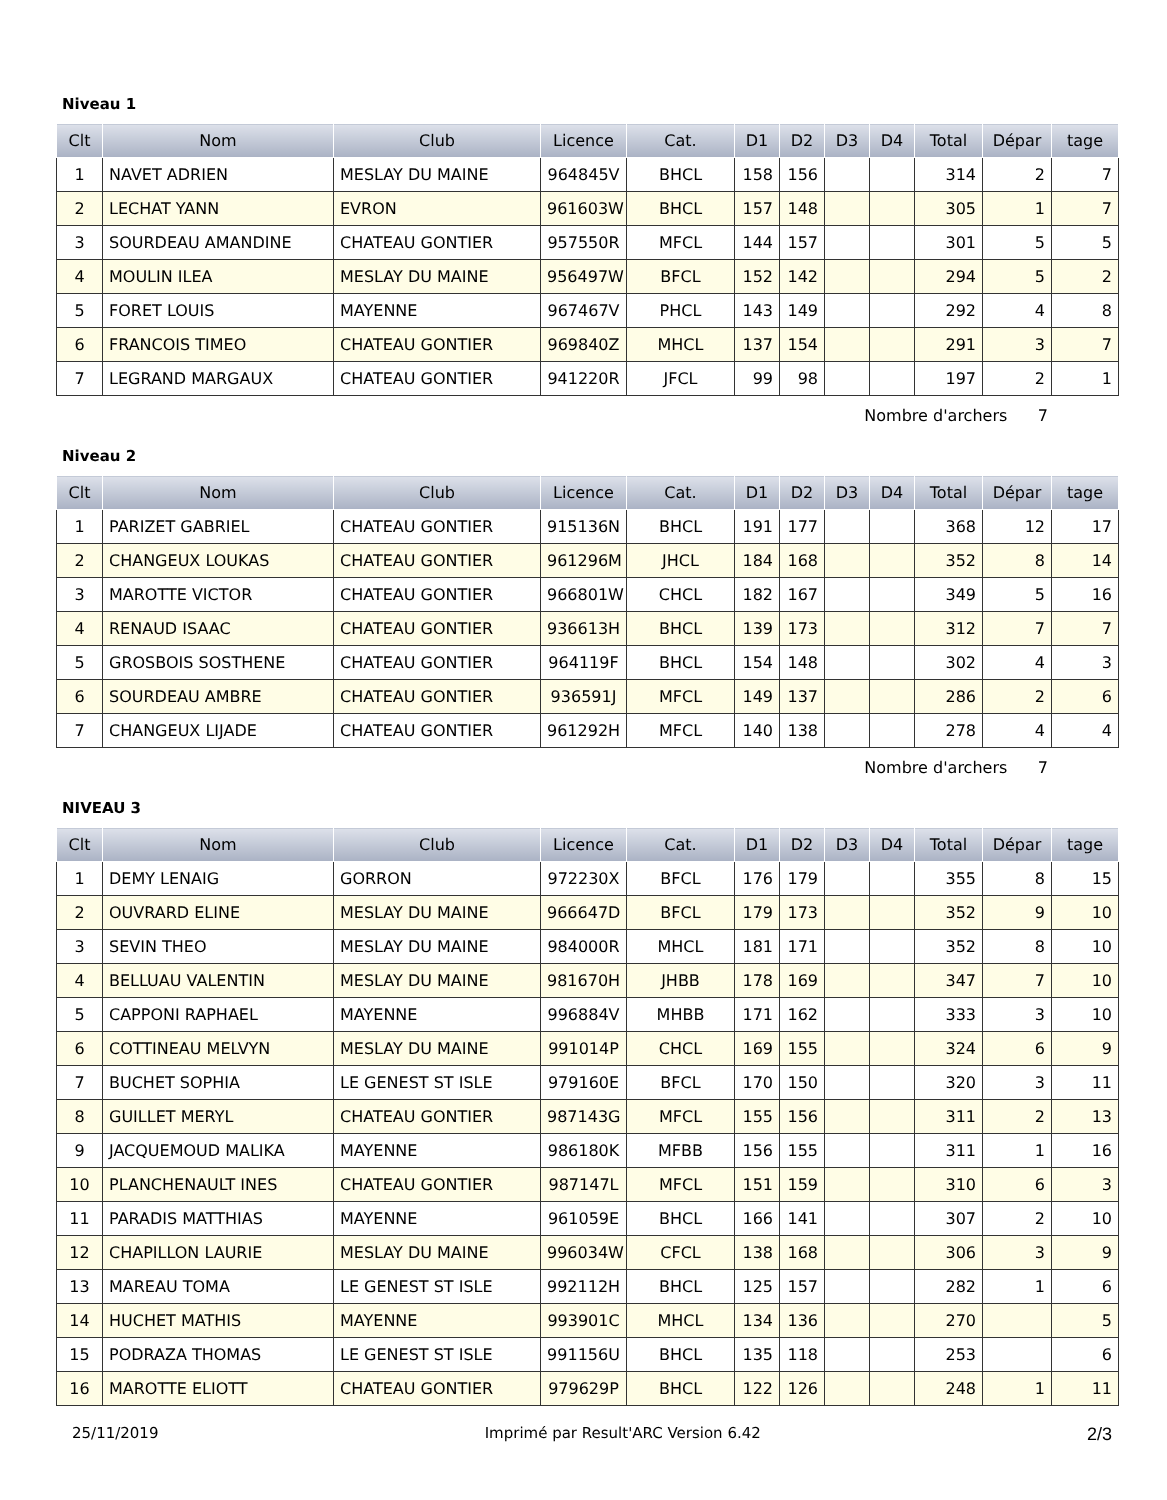Niveau 1
| Clt | Nom | Club | Licence | Cat. | D1 | D2 | D3 | D4 | Total | Dépar | tage |
| --- | --- | --- | --- | --- | --- | --- | --- | --- | --- | --- | --- |
| 1 | NAVET ADRIEN | MESLAY DU MAINE | 964845V | BHCL | 158 | 156 | | | 314 | 2 | 7 |
| 2 | LECHAT YANN | EVRON | 961603W | BHCL | 157 | 148 | | | 305 | 1 | 7 |
| 3 | SOURDEAU AMANDINE | CHATEAU GONTIER | 957550R | MFCL | 144 | 157 | | | 301 | 5 | 5 |
| 4 | MOULIN ILEA | MESLAY DU MAINE | 956497W | BFCL | 152 | 142 | | | 294 | 5 | 2 |
| 5 | FORET LOUIS | MAYENNE | 967467V | PHCL | 143 | 149 | | | 292 | 4 | 8 |
| 6 | FRANCOIS TIMEO | CHATEAU GONTIER | 969840Z | MHCL | 137 | 154 | | | 291 | 3 | 7 |
| 7 | LEGRAND MARGAUX | CHATEAU GONTIER | 941220R | JFCL | 99 | 98 | | | 197 | 2 | 1 |
Nombre d'archers 7
Niveau 2
| Clt | Nom | Club | Licence | Cat. | D1 | D2 | D3 | D4 | Total | Dépar | tage |
| --- | --- | --- | --- | --- | --- | --- | --- | --- | --- | --- | --- |
| 1 | PARIZET GABRIEL | CHATEAU GONTIER | 915136N | BHCL | 191 | 177 | | | 368 | 12 | 17 |
| 2 | CHANGEUX LOUKAS | CHATEAU GONTIER | 961296M | JHCL | 184 | 168 | | | 352 | 8 | 14 |
| 3 | MAROTTE VICTOR | CHATEAU GONTIER | 966801W | CHCL | 182 | 167 | | | 349 | 5 | 16 |
| 4 | RENAUD ISAAC | CHATEAU GONTIER | 936613H | BHCL | 139 | 173 | | | 312 | 7 | 7 |
| 5 | GROSBOIS SOSTHENE | CHATEAU GONTIER | 964119F | BHCL | 154 | 148 | | | 302 | 4 | 3 |
| 6 | SOURDEAU AMBRE | CHATEAU GONTIER | 936591J | MFCL | 149 | 137 | | | 286 | 2 | 6 |
| 7 | CHANGEUX LIJADE | CHATEAU GONTIER | 961292H | MFCL | 140 | 138 | | | 278 | 4 | 4 |
Nombre d'archers 7
NIVEAU 3
| Clt | Nom | Club | Licence | Cat. | D1 | D2 | D3 | D4 | Total | Dépar | tage |
| --- | --- | --- | --- | --- | --- | --- | --- | --- | --- | --- | --- |
| 1 | DEMY LENAIG | GORRON | 972230X | BFCL | 176 | 179 | | | 355 | 8 | 15 |
| 2 | OUVRARD ELINE | MESLAY DU MAINE | 966647D | BFCL | 179 | 173 | | | 352 | 9 | 10 |
| 3 | SEVIN THEO | MESLAY DU MAINE | 984000R | MHCL | 181 | 171 | | | 352 | 8 | 10 |
| 4 | BELLUAU VALENTIN | MESLAY DU MAINE | 981670H | JHBB | 178 | 169 | | | 347 | 7 | 10 |
| 5 | CAPPONI RAPHAEL | MAYENNE | 996884V | MHBB | 171 | 162 | | | 333 | 3 | 10 |
| 6 | COTTINEAU MELVYN | MESLAY DU MAINE | 991014P | CHCL | 169 | 155 | | | 324 | 6 | 9 |
| 7 | BUCHET SOPHIA | LE GENEST ST ISLE | 979160E | BFCL | 170 | 150 | | | 320 | 3 | 11 |
| 8 | GUILLET MERYL | CHATEAU GONTIER | 987143G | MFCL | 155 | 156 | | | 311 | 2 | 13 |
| 9 | JACQUEMOUD MALIKA | MAYENNE | 986180K | MFBB | 156 | 155 | | | 311 | 1 | 16 |
| 10 | PLANCHENAULT INES | CHATEAU GONTIER | 987147L | MFCL | 151 | 159 | | | 310 | 6 | 3 |
| 11 | PARADIS MATTHIAS | MAYENNE | 961059E | BHCL | 166 | 141 | | | 307 | 2 | 10 |
| 12 | CHAPILLON LAURIE | MESLAY DU MAINE | 996034W | CFCL | 138 | 168 | | | 306 | 3 | 9 |
| 13 | MAREAU TOMA | LE GENEST ST ISLE | 992112H | BHCL | 125 | 157 | | | 282 | 1 | 6 |
| 14 | HUCHET MATHIS | MAYENNE | 993901C | MHCL | 134 | 136 | | | 270 | | 5 |
| 15 | PODRAZA THOMAS | LE GENEST ST ISLE | 991156U | BHCL | 135 | 118 | | | 253 | | 6 |
| 16 | MAROTTE ELIOTT | CHATEAU GONTIER | 979629P | BHCL | 122 | 126 | | | 248 | 1 | 11 |
25/11/2019 Imprimé par Result'ARC Version 6.42 2/3